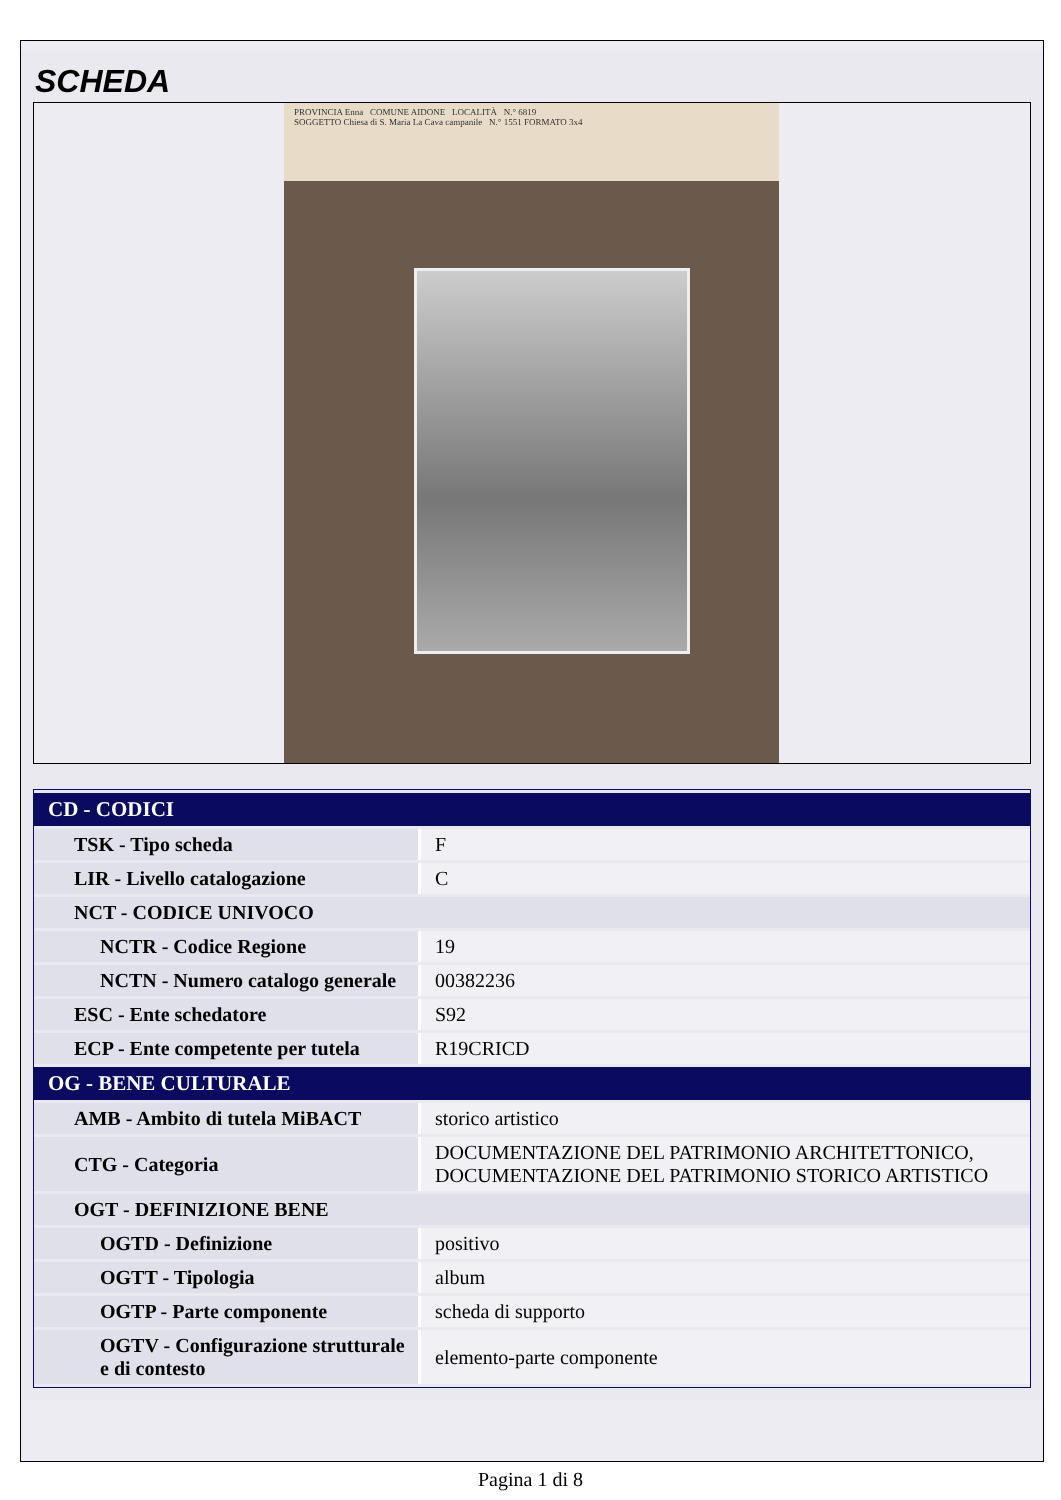SCHEDA
PROVINCIA Enna COMUNE AIDONE LOCALITÀ N.° 6819
SOGGETTO Chiesa di S. Maria La Cava campanile N.° 1551 FORMATO 3x4
| CD - CODICI | |
| --- | --- |
| TSK - Tipo scheda | F |
| LIR - Livello catalogazione | C |
| NCT - CODICE UNIVOCO | |
| NCTR - Codice Regione | 19 |
| NCTN - Numero catalogo generale | 00382236 |
| ESC - Ente schedatore | S92 |
| ECP - Ente competente per tutela | R19CRICD |
| OG - BENE CULTURALE | |
| AMB - Ambito di tutela MiBACT | storico artistico |
| CTG - Categoria | DOCUMENTAZIONE DEL PATRIMONIO ARCHITETTONICO, DOCUMENTAZIONE DEL PATRIMONIO STORICO ARTISTICO |
| OGT - DEFINIZIONE BENE | |
| OGTD - Definizione | positivo |
| OGTT - Tipologia | album |
| OGTP - Parte componente | scheda di supporto |
| OGTV - Configurazione strutturale e di contesto | elemento-parte componente |
Pagina 1 di 8